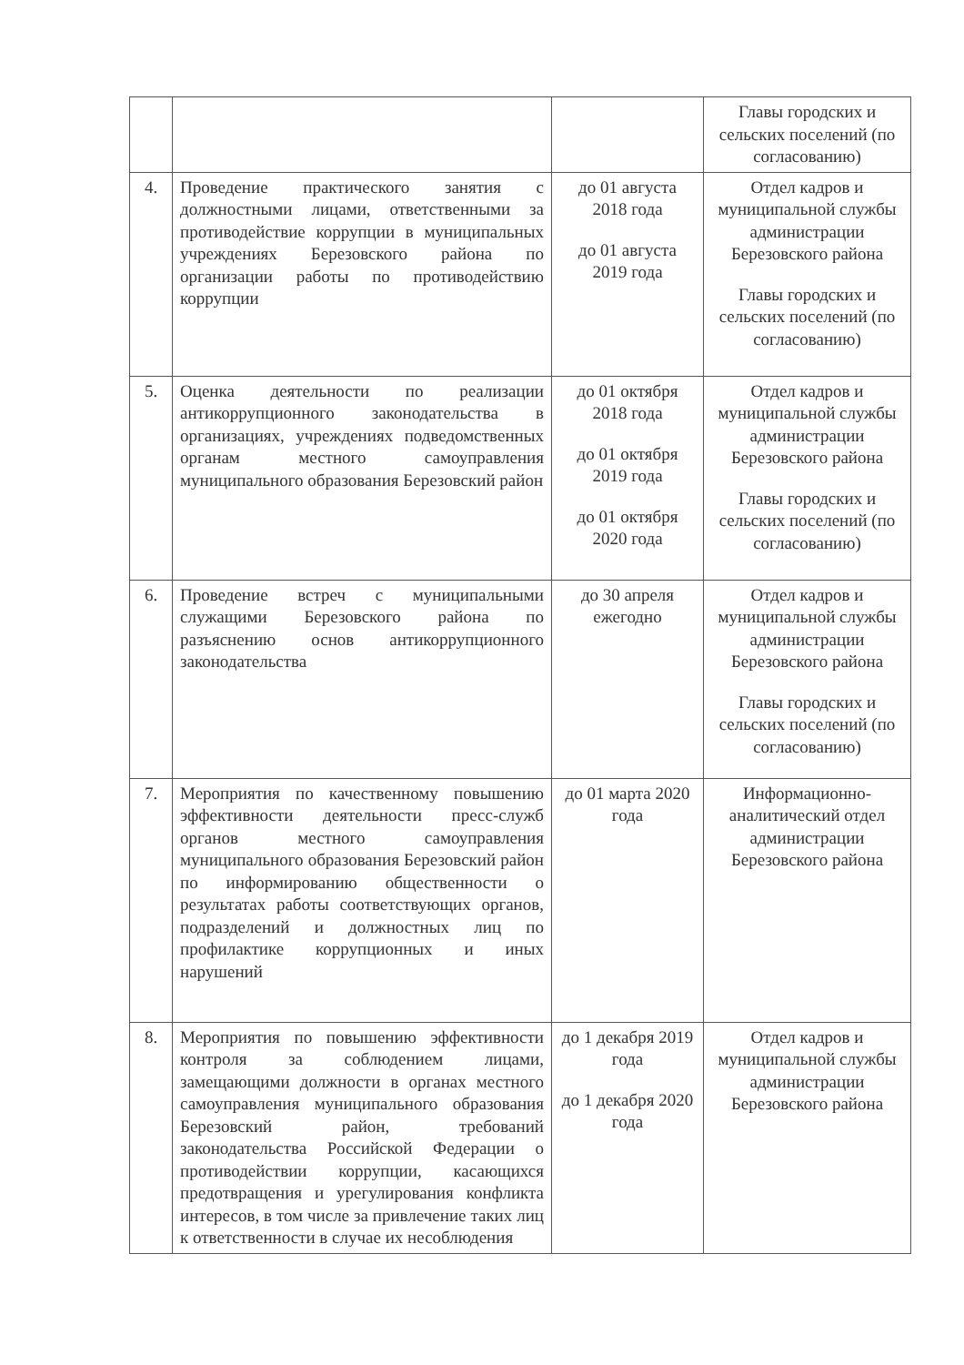| | | | Главы городских и сельских поселений (по согласованию) |
| 4. | Проведение практического занятия с должностными лицами, ответственными за противодействие коррупции в муниципальных учреждениях Березовского района по организации работы по противодействию коррупции | до 01 августа 2018 года до 01 августа 2019 года | Отдел кадров и муниципальной службы администрации Березовского района Главы городских и сельских поселений (по согласованию) |
| 5. | Оценка деятельности по реализации антикоррупционного законодательства в организациях, учреждениях подведомственных органам местного самоуправления муниципального образования Березовский район | до 01 октября 2018 года до 01 октября 2019 года до 01 октября 2020 года | Отдел кадров и муниципальной службы администрации Березовского района Главы городских и сельских поселений (по согласованию) |
| 6. | Проведение встреч с муниципальными служащими Березовского района по разъяснению основ антикоррупционного законодательства | до 30 апреля ежегодно | Отдел кадров и муниципальной службы администрации Березовского района Главы городских и сельских поселений (по согласованию) |
| 7. | Мероприятия по качественному повышению эффективности деятельности пресс-служб органов местного самоуправления муниципального образования Березовский район по информированию общественности о результатах работы соответствующих органов, подразделений и должностных лиц по профилактике коррупционных и иных нарушений | до 01 марта 2020 года | Информационно-аналитический отдел администрации Березовского района |
| 8. | Мероприятия по повышению эффективности контроля за соблюдением лицами, замещающими должности в органах местного самоуправления муниципального образования Березовский район, требований законодательства Российской Федерации о противодействии коррупции, касающихся предотвращения и урегулирования конфликта интересов, в том числе за привлечение таких лиц к ответственности в случае их несоблюдения | до 1 декабря 2019 года до 1 декабря 2020 года | Отдел кадров и муниципальной службы администрации Березовского района |